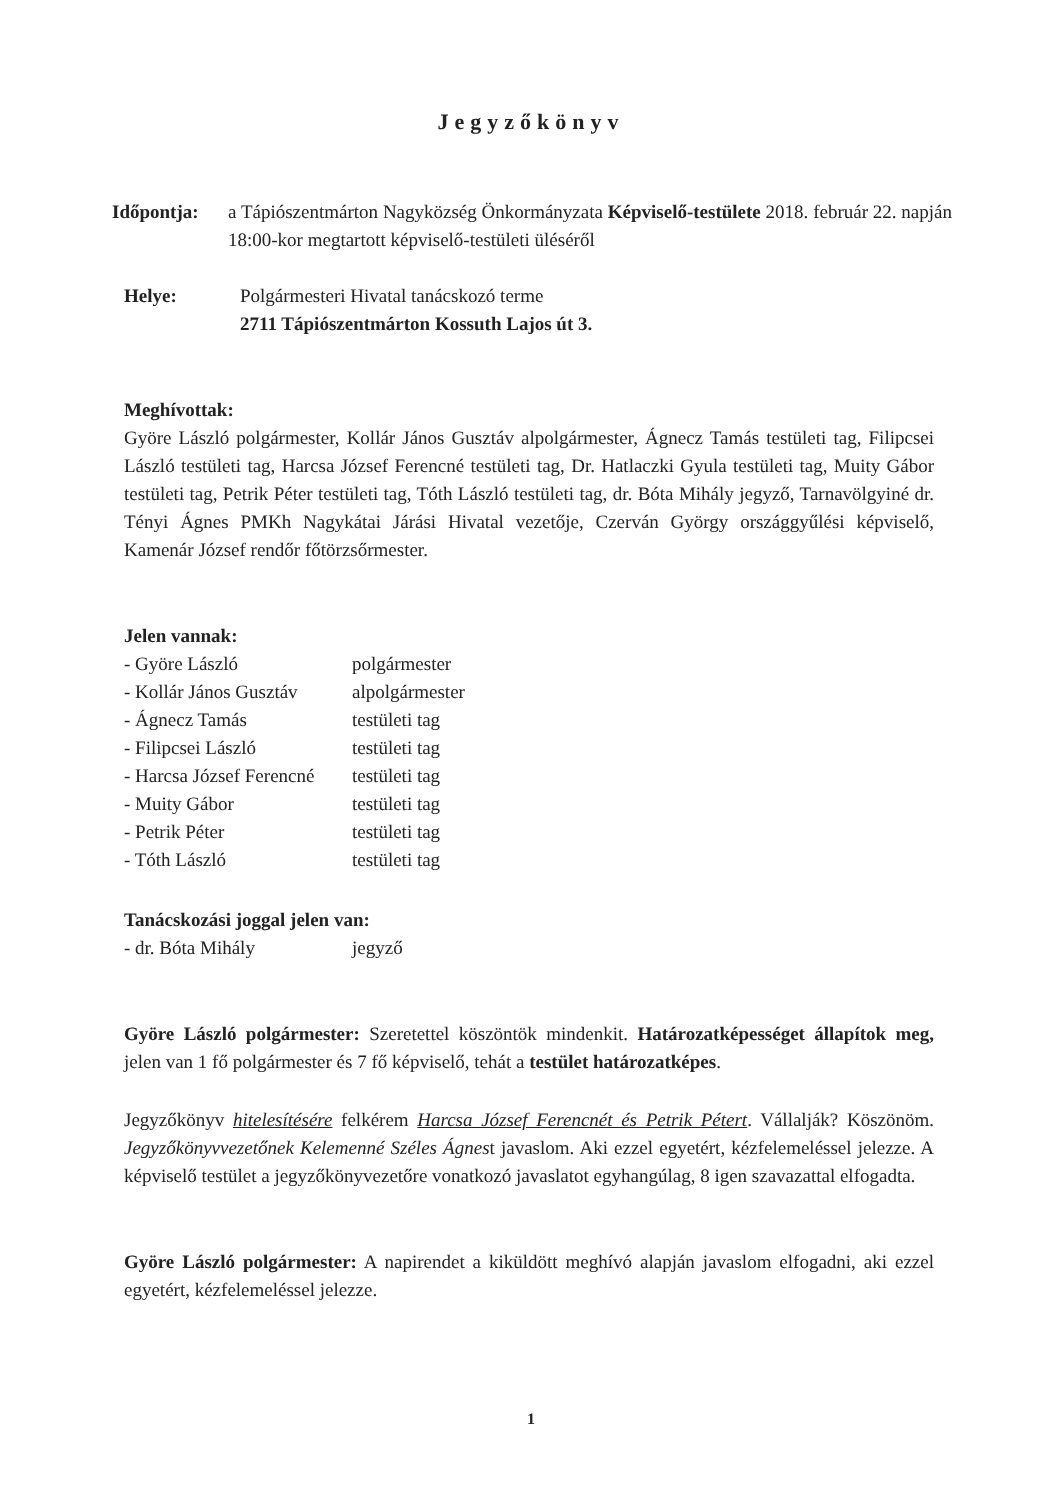Jegyzőkönyv
Időpontja: a Tápiószentmárton Nagyközség Önkormányzata Képviselő-testülete 2018. február 22. napján 18:00-kor megtartott képviselő-testületi üléséről
Helye: Polgármesteri Hivatal tanácskozó terme
2711 Tápiószentmárton Kossuth Lajos út 3.
Meghívottak:
Györe László polgármester, Kollár János Gusztáv alpolgármester, Ágnecz Tamás testületi tag, Filipcsei László testületi tag, Harcsa József Ferencné testületi tag, Dr. Hatlaczki Gyula testületi tag, Muity Gábor testületi tag, Petrik Péter testületi tag, Tóth László testületi tag, dr. Bóta Mihály jegyző, Tarnavölgyiné dr. Tényi Ágnes PMKh Nagykátai Járási Hivatal vezetője, Czerván György országgyűlési képviselő, Kamenár József rendőr főtörzsőrmester.
Jelen vannak:
- Györe László polgármester
- Kollár János Gusztáv alpolgármester
- Ágnecz Tamás testületi tag
- Filipcsei László testületi tag
- Harcsa József Ferencné testületi tag
- Muity Gábor testületi tag
- Petrik Péter testületi tag
- Tóth László testületi tag
Tanácskozási joggal jelen van:
- dr. Bóta Mihály jegyző
Györe László polgármester: Szeretettel köszöntök mindenkit. Határozatképességet állapítok meg, jelen van 1 fő polgármester és 7 fő képviselő, tehát a testület határozatképes.
Jegyzőkönyv hitelesítésére felkérem Harcsa József Ferencnét és Petrik Pétert. Vállalják? Köszönöm. Jegyzőkönyvvezetőnek Kelemenné Széles Ágnest javaslom. Aki ezzel egyetért, kézfelemeléssel jelezze. A képviselő testület a jegyzőkönyvezetőre vonatkozó javaslatot egyhangúlag, 8 igen szavazattal elfogadta.
Györe László polgármester: A napirendet a kiküldött meghívó alapján javaslom elfogadni, aki ezzel egyetért, kézfelemeléssel jelezze.
1